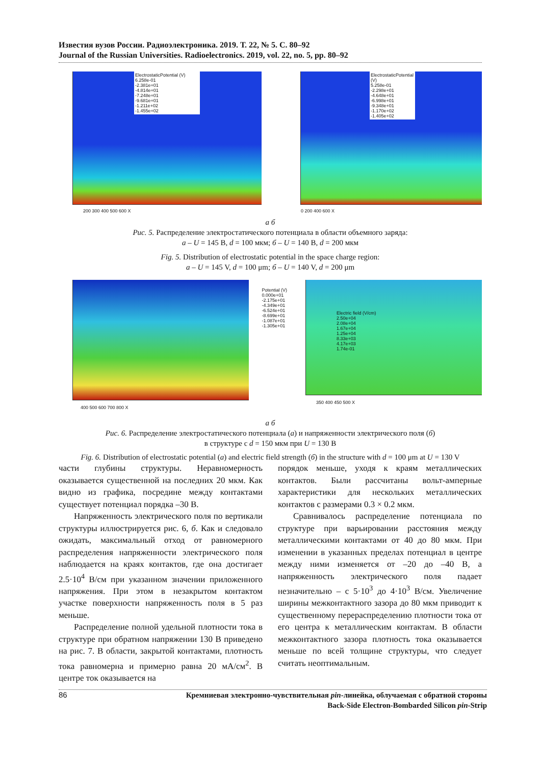Известия вузов России. Радиоэлектроника. 2019. Т. 22, № 5. С. 80–92
Journal of the Russian Universities. Radioelectronics. 2019, vol. 22, no. 5, pp. 80–92
ElectrostaticPotential (V)
6.258e-01
-2.381e+01
-4.814e+01
-7.248e+01
-9.681e+01
-1.211e+02
-1.455e+02
200 300 400 500 600 X
ElectrostaticPotential (V)
5.258e-01
-2.298e+01
-4.648e+01
-6.998e+01
-9.348e+01
-1.170e+02
-1.405e+02
0 200 400 600 X
а б
Рис. 5. Распределение электростатического потенциала в области объемного заряда:
а – U = 145 В, d = 100 мкм; б – U = 140 В, d = 200 мкм
Fig. 5. Distribution of electrostatic potential in the space charge region:
a – U = 145 V, d = 100 μm; б – U = 140 V, d = 200 μm
400 500 600 700 800 X
Potential (V)
0.000e+01
-2.175e+01
-4.349e+01
-6.524e+01
-8.699e+01
-1.087e+01
-1.305e+01
Electric field (V/cm)
2.50e+04
2.08e+04
1.67e+04
1.25e+04
8.33e+03
4.17e+03
1.74e-01
350 400 450 500 X
а б
Рис. 6. Распределение электростатического потенциала (а) и напряженности электрического поля (б)
в структуре с d = 150 мкм при U = 130 В
Fig. 6. Distribution of electrostatic potential (a) and electric field strength (б) in the structure with d = 100 μm at U = 130 V
части глубины структуры. Неравномерность оказывается существенной на последних 20 мкм. Как видно из графика, посредине между контактами существует потенциал порядка –30 В.
Напряженность электрического поля по вертикали структуры иллюстрируется рис. 6, б. Как и следовало ожидать, максимальный отход от равномерного распределения напряженности электрического поля наблюдается на краях контактов, где она достигает 2.5·10<sup>4</sup> В/см при указанном значении приложенного напряжения. При этом в незакрытом контактом участке поверхности напряженность поля в 5 раз меньше.
Распределение полной удельной плотности тока в структуре при обратном напряжении 130 В приведено на рис. 7. В области, закрытой контактами, плотность тока равномерна и примерно равна 20 мА/см<sup>2</sup>. В центре ток оказывается на
порядок меньше, уходя к краям металлических контактов. Были рассчитаны вольт-амперные характеристики для нескольких металлических контактов с размерами 0.3 × 0.2 мкм.
Сравнивалось распределение потенциала по структуре при варьировании расстояния между металлическими контактами от 40 до 80 мкм. При изменении в указанных пределах потенциал в центре между ними изменяется от –20 до –40 В, а напряженность электрического поля падает незначительно – с 5·10<sup>3</sup> до 4·10<sup>3</sup> В/см. Увеличение ширины межконтактного зазора до 80 мкм приводит к существенному перераспределению плотности тока от его центра к металлическим контактам. В области межконтактного зазора плотность тока оказывается меньше по всей толщине структуры, что следует считать неоптимальным.
86 Кремниевая электронно-чувствительная pin-линейка, облучаемая с обратной стороны
Back-Side Electron-Bombarded Silicon pin-Strip